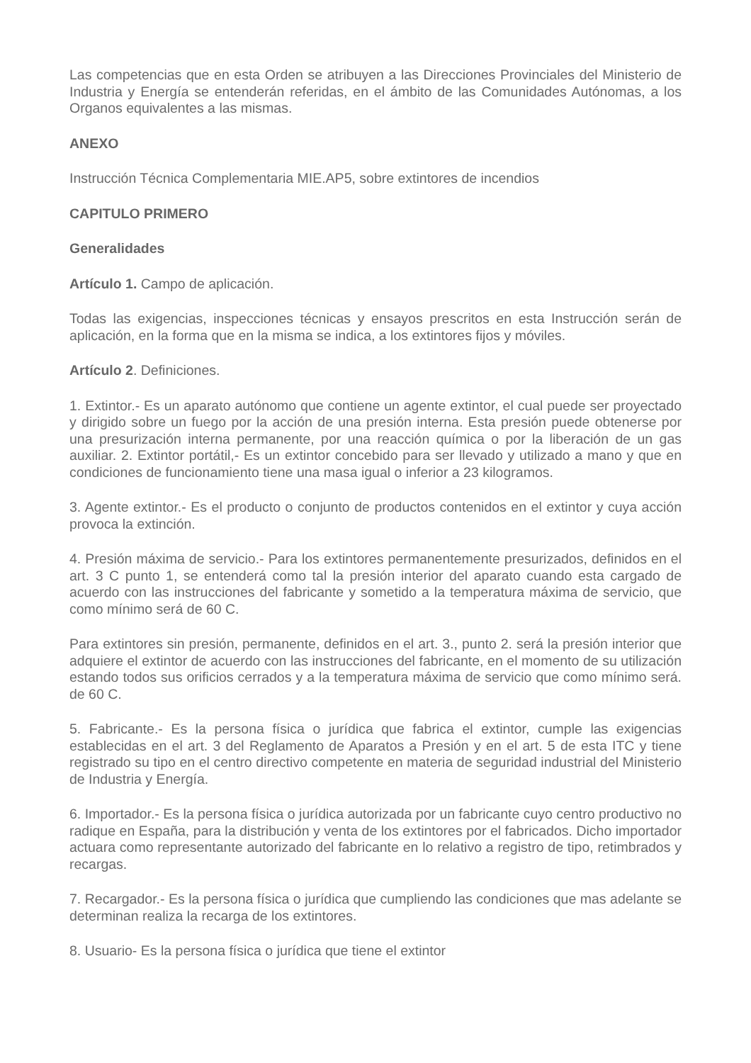Las competencias que en esta Orden se atribuyen a las Direcciones Provinciales del Ministerio de Industria y Energía se entenderán referidas, en el ámbito de las Comunidades Autónomas, a los Organos equivalentes a las mismas.
ANEXO
Instrucción Técnica Complementaria MIE.AP5, sobre extintores de incendios
CAPITULO PRIMERO
Generalidades
Artículo 1. Campo de aplicación.
Todas las exigencias, inspecciones técnicas y ensayos prescritos en esta Instrucción serán de aplicación, en la forma que en la misma se indica, a los extintores fijos y móviles.
Artículo 2. Definiciones.
1. Extintor.- Es un aparato autónomo que contiene un agente extintor, el cual puede ser proyectado y dirigido sobre un fuego por la acción de una presión interna. Esta presión puede obtenerse por una presurización interna permanente, por una reacción química o por la liberación de un gas auxiliar. 2. Extintor portátil,- Es un extintor concebido para ser llevado y utilizado a mano y que en condiciones de funcionamiento tiene una masa igual o inferior a 23 kilogramos.
3. Agente extintor.- Es el producto o conjunto de productos contenidos en el extintor y cuya acción provoca la extinción.
4. Presión máxima de servicio.- Para los extintores permanentemente presurizados, definidos en el art. 3 C punto 1, se entenderá como tal la presión interior del aparato cuando esta cargado de acuerdo con las instrucciones del fabricante y sometido a la temperatura máxima de servicio, que como mínimo será de 60 C.
Para extintores sin presión, permanente, definidos en el art. 3., punto 2. será la presión interior que adquiere el extintor de acuerdo con las instrucciones del fabricante, en el momento de su utilización estando todos sus orificios cerrados y a la temperatura máxima de servicio que como mínimo será. de 60 C.
5. Fabricante.- Es la persona física o jurídica que fabrica el extintor, cumple las exigencias establecidas en el art. 3 del Reglamento de Aparatos a Presión y en el art. 5 de esta ITC y tiene registrado su tipo en el centro directivo competente en materia de seguridad industrial del Ministerio de Industria y Energía.
6. Importador.- Es la persona física o jurídica autorizada por un fabricante cuyo centro productivo no radique en España, para la distribución y venta de los extintores por el fabricados. Dicho importador actuara como representante autorizado del fabricante en lo relativo a registro de tipo, retimbrados y recargas.
7. Recargador.- Es la persona física o jurídica que cumpliendo las condiciones que mas adelante se determinan realiza la recarga de los extintores.
8. Usuario- Es la persona física o jurídica que tiene el extintor